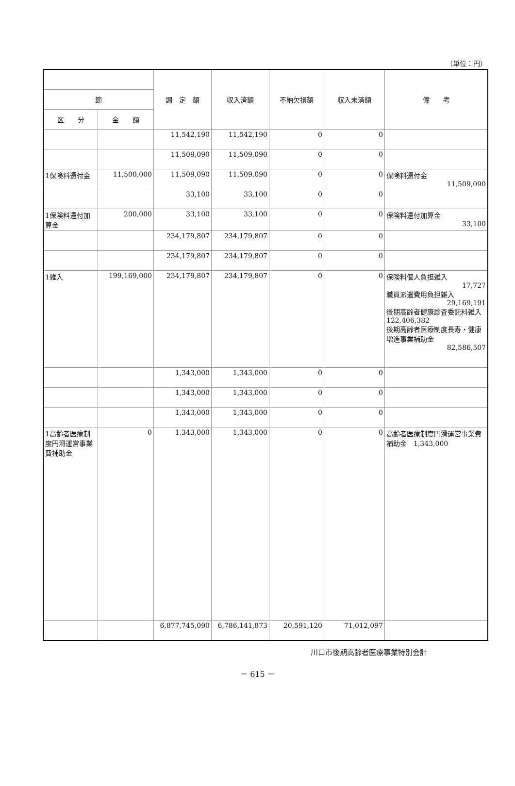（単位：円）
| | | 調 定 額 | 収入済額 | 不納欠損額 | 収入未済額 | 備 考 |
| --- | --- | --- | --- | --- | --- | --- |
| 節 | | | | | | |
| 区 分 | 金 額 | | | | | |
| | | 11,542,190 | 11,542,190 | 0 | 0 | |
| | | 11,509,090 | 11,509,090 | 0 | 0 | |
| 1保険料還付金 | 11,500,000 | 11,509,090 | 11,509,090 | 0 | 0 | 保険料還付金 11,509,090 |
| | | 33,100 | 33,100 | 0 | 0 | |
| 1保険料還付加算金 | 200,000 | 33,100 | 33,100 | 0 | 0 | 保険料還付加算金 33,100 |
| | | 234,179,807 | 234,179,807 | 0 | 0 | |
| | | 234,179,807 | 234,179,807 | 0 | 0 | |
| 1雑入 | 199,169,000 | 234,179,807 | 234,179,807 | 0 | 0 | 保険料個人負担雑入 17,727 職員派遣費用負担雑入 29,169,191 後期高齢者健康診査委託料雑入 122,406,382 後期高齢者医療制度長寿・健康増進事業補助金 82,586,507 |
| | | 1,343,000 | 1,343,000 | 0 | 0 | |
| | | 1,343,000 | 1,343,000 | 0 | 0 | |
| | | 1,343,000 | 1,343,000 | 0 | 0 | |
| 1高齢者医療制度円滑運営事業費補助金 | 0 | 1,343,000 | 1,343,000 | 0 | 0 | 高齢者医療制度円滑運営事業費補助金 1,343,000 |
| | | 6,877,745,090 | 6,786,141,873 | 20,591,120 | 71,012,097 | |
川口市後期高齢者医療事業特別会計
－ 615 －